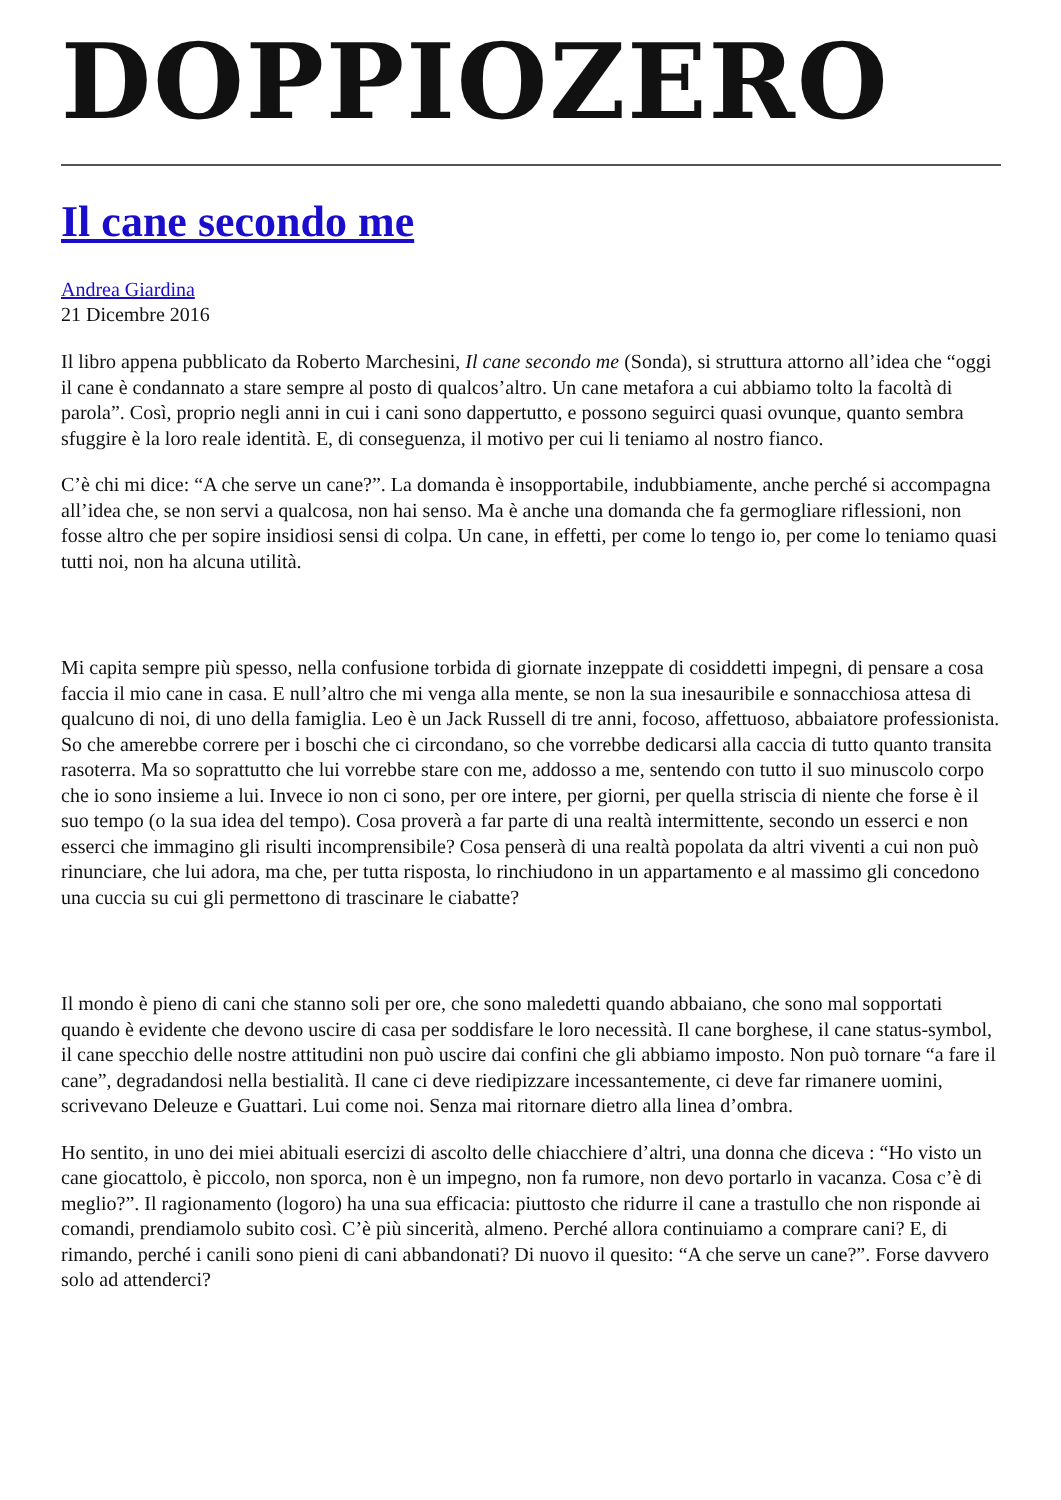DOPPIOZERO
Il cane secondo me
Andrea Giardina
21 Dicembre 2016
Il libro appena pubblicato da Roberto Marchesini, Il cane secondo me (Sonda), si struttura attorno all’idea che “oggi il cane è condannato a stare sempre al posto di qualcos’altro. Un cane metafora a cui abbiamo tolto la facoltà di parola”. Così, proprio negli anni in cui i cani sono dappertutto, e possono seguirci quasi ovunque, quanto sembra sfuggire è la loro reale identità. E, di conseguenza, il motivo per cui li teniamo al nostro fianco.
C’è chi mi dice: “A che serve un cane?”. La domanda è insopportabile, indubbiamente, anche perché si accompagna all’idea che, se non servi a qualcosa, non hai senso. Ma è anche una domanda che fa germogliare riflessioni, non fosse altro che per sopire insidiosi sensi di colpa. Un cane, in effetti, per come lo tengo io, per come lo teniamo quasi tutti noi, non ha alcuna utilità.
Mi capita sempre più spesso, nella confusione torbida di giornate inzeppate di cosiddetti impegni, di pensare a cosa faccia il mio cane in casa. E null’altro che mi venga alla mente, se non la sua inesauribile e sonnacchiosa attesa di qualcuno di noi, di uno della famiglia. Leo è un Jack Russell di tre anni, focoso, affettuoso, abbaiatore professionista. So che amerebbe correre per i boschi che ci circondano, so che vorrebbe dedicarsi alla caccia di tutto quanto transita rasoterra. Ma so soprattutto che lui vorrebbe stare con me, addosso a me, sentendo con tutto il suo minuscolo corpo che io sono insieme a lui. Invece io non ci sono, per ore intere, per giorni, per quella striscia di niente che forse è il suo tempo (o la sua idea del tempo). Cosa proverà a far parte di una realtà intermittente, secondo un esserci e non esserci che immagino gli risulti incomprensibile? Cosa penserà di una realtà popolata da altri viventi a cui non può rinunciare, che lui adora, ma che, per tutta risposta, lo rinchiudono in un appartamento e al massimo gli concedono una cuccia su cui gli permettono di trascinare le ciabatte?
Il mondo è pieno di cani che stanno soli per ore, che sono maledetti quando abbaiano, che sono mal sopportati quando è evidente che devono uscire di casa per soddisfare le loro necessità. Il cane borghese, il cane status-symbol, il cane specchio delle nostre attitudini non può uscire dai confini che gli abbiamo imposto. Non può tornare “a fare il cane”, degradandosi nella bestialità. Il cane ci deve riedipizzare incessantemente, ci deve far rimanere uomini, scrivevano Deleuze e Guattari. Lui come noi. Senza mai ritornare dietro alla linea d’ombra.
Ho sentito, in uno dei miei abituali esercizi di ascolto delle chiacchiere d’altri, una donna che diceva : “Ho visto un cane giocattolo, è piccolo, non sporca, non è un impegno, non fa rumore, non devo portarlo in vacanza. Cosa c’è di meglio?”. Il ragionamento (logoro) ha una sua efficacia: piuttosto che ridurre il cane a trastullo che non risponde ai comandi, prendiamolo subito così. C’è più sincerità, almeno. Perché allora continuiamo a comprare cani? E, di rimando, perché i canili sono pieni di cani abbandonati? Di nuovo il quesito: “A che serve un cane?”. Forse davvero solo ad attenderci?